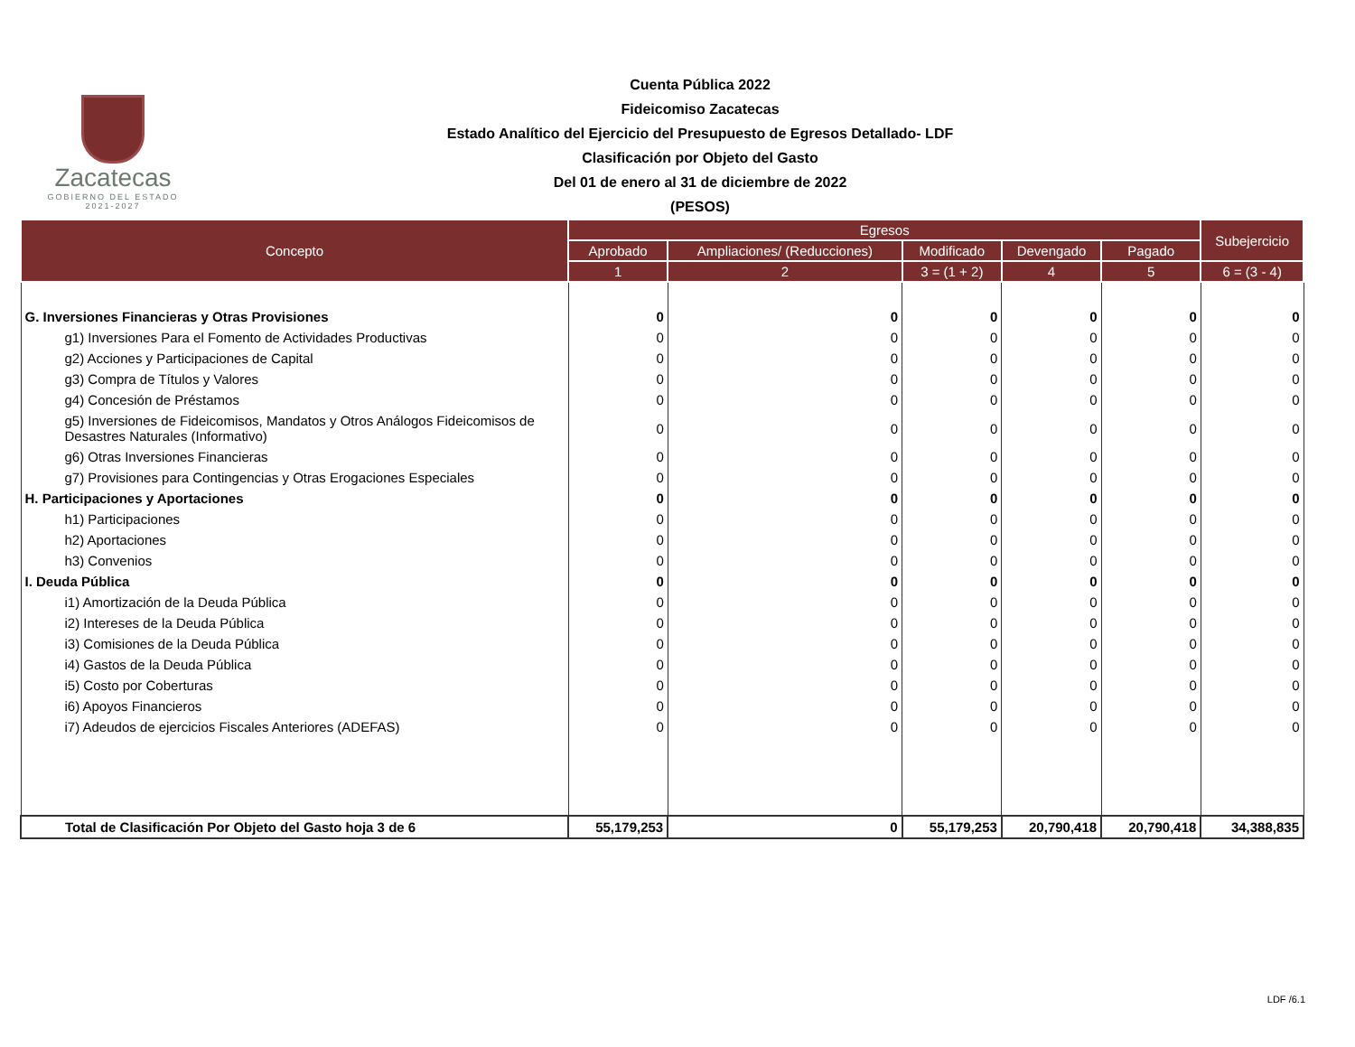Zacatecas
GOBIERNO DEL ESTADO
2021-2027
Cuenta Pública 2022
Fideicomiso Zacatecas
Estado Analítico del Ejercicio del Presupuesto de Egresos Detallado- LDF
Clasificación por Objeto del Gasto
Del 01 de enero al 31 de diciembre de 2022
(PESOS)
| Concepto | Egresos | | | | | Subejercicio |
| --- | --- | --- | --- | --- | --- | --- |
| | Aprobado | Ampliaciones/ (Reducciones) | Modificado | Devengado | Pagado | |
| | 1 | 2 | 3 = (1 + 2) | 4 | 5 | 6 = (3 - 4) |
| G. Inversiones Financieras y Otras Provisiones | 0 | 0 | 0 | 0 | 0 | 0 |
| g1) Inversiones Para el Fomento de Actividades Productivas | 0 | 0 | 0 | 0 | 0 | 0 |
| g2) Acciones y Participaciones de Capital | 0 | 0 | 0 | 0 | 0 | 0 |
| g3) Compra de Títulos y Valores | 0 | 0 | 0 | 0 | 0 | 0 |
| g4) Concesión de Préstamos | 0 | 0 | 0 | 0 | 0 | 0 |
| g5) Inversiones de Fideicomisos, Mandatos y Otros Análogos Fideicomisos de Desastres Naturales (Informativo) | 0 | 0 | 0 | 0 | 0 | 0 |
| g6) Otras Inversiones Financieras | 0 | 0 | 0 | 0 | 0 | 0 |
| g7) Provisiones para Contingencias y Otras Erogaciones Especiales | 0 | 0 | 0 | 0 | 0 | 0 |
| H. Participaciones y Aportaciones | 0 | 0 | 0 | 0 | 0 | 0 |
| h1) Participaciones | 0 | 0 | 0 | 0 | 0 | 0 |
| h2) Aportaciones | 0 | 0 | 0 | 0 | 0 | 0 |
| h3) Convenios | 0 | 0 | 0 | 0 | 0 | 0 |
| I. Deuda Pública | 0 | 0 | 0 | 0 | 0 | 0 |
| i1) Amortización de la Deuda Pública | 0 | 0 | 0 | 0 | 0 | 0 |
| i2) Intereses de la Deuda Pública | 0 | 0 | 0 | 0 | 0 | 0 |
| i3) Comisiones de la Deuda Pública | 0 | 0 | 0 | 0 | 0 | 0 |
| i4) Gastos de la Deuda Pública | 0 | 0 | 0 | 0 | 0 | 0 |
| i5) Costo por Coberturas | 0 | 0 | 0 | 0 | 0 | 0 |
| i6) Apoyos Financieros | 0 | 0 | 0 | 0 | 0 | 0 |
| i7) Adeudos de ejercicios Fiscales Anteriores (ADEFAS) | 0 | 0 | 0 | 0 | 0 | 0 |
| Total de Clasificación Por Objeto del Gasto hoja 3 de 6 | 55,179,253 | 0 | 55,179,253 | 20,790,418 | 20,790,418 | 34,388,835 |
LDF /6.1